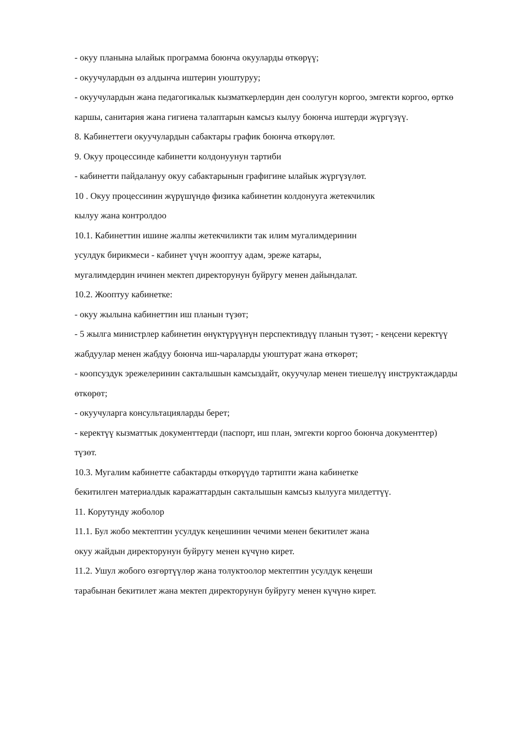- окуу планына ылайык программа боюнча окууларды өткөрүү;
- окуучулардын өз алдынча иштерин уюштуруу;
- окуучулардын жана педагогикалык кызматкерлердин ден соолугун коргоо, эмгекти коргоо, өрткө каршы, санитария жана гигиена талаптарын камсыз кылуу боюнча иштерди жүргүзүү.
8. Кабинеттеги окуучулардын сабактары график боюнча өткөрүлөт.
9. Окуу процессинде кабинетти колдонуунун тартиби
- кабинетти пайдалануу окуу сабактарынын графигине ылайык жүргүзүлөт.
10 . Окуу процессинин жүрүшүндө физика кабинетин колдонууга жетекчилик
кылуу жана контролдоо
10.1. Кабинеттин ишине жалпы жетекчиликти так илим мугалимдеринин
усулдук бирикмеси - кабинет үчүн жооптуу адам, эреже катары,
мугалимдердин ичинен мектеп директорунун буйругу менен дайындалат.
10.2. Жооптуу кабинетке:
- окуу жылына кабинеттин иш планын түзөт;
- 5 жылга министрлер кабинетин өнүктүрүүнүн перспективдүү планын түзөт; - кеңсени керектүү жабдуулар менен жабдуу боюнча иш-чараларды уюштурат жана өткөрөт;
- коопсуздук эрежелеринин сакталышын камсыздайт, окуучулар менен тиешелүү инструктаждарды өткөрөт;
- окуучуларга консультацияларды берет;
- керектүү кызматтык документтерди (паспорт, иш план, эмгекти коргоо боюнча документтер) түзөт.
10.3. Мугалим кабинетте сабактарды өткөрүүдө тартипти жана кабинетке
бекитилген материалдык каражаттардын сакталышын камсыз кылууга милдеттүү.
11. Корутунду жоболор
11.1. Бул жобо мектептин усулдук кеңешинин чечими менен бекитилет жана
окуу жайдын директорунун буйругу менен күчүнө кирет.
11.2. Ушул жобого өзгөртүүлөр жана толуктоолор мектептин усулдук кеңеши
тарабынан бекитилет жана мектеп директорунун буйругу менен күчүнө кирет.